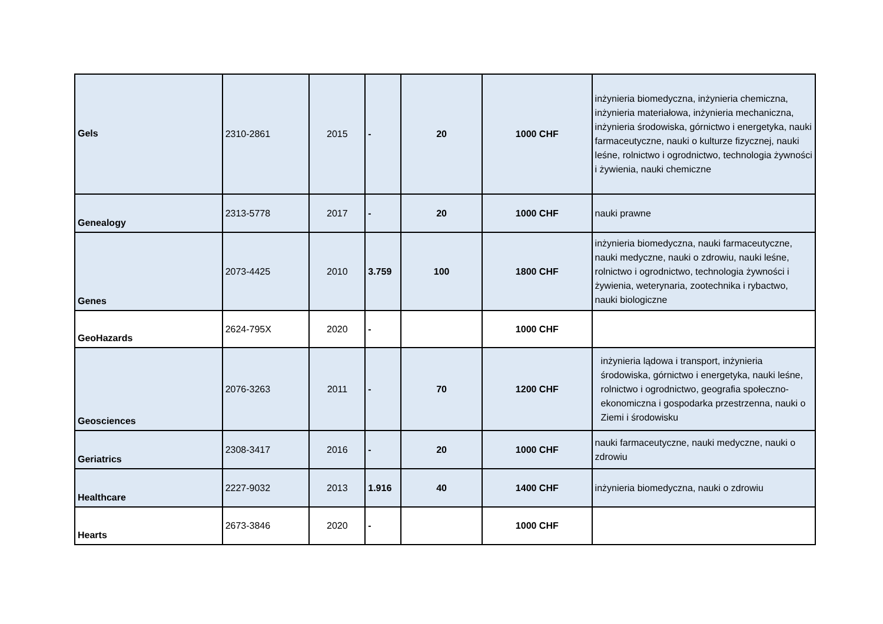| Gels | 2310-2861 | 2015 | - | 20 | 1000 CHF | inżynieria biomedyczna, inżynieria chemiczna, inżynieria materiałowa, inżynieria mechaniczna, inżynieria środowiska, górnictwo i energetyka, nauki farmaceutyczne, nauki o kulturze fizycznej, nauki leśne, rolnictwo i ogrodnictwo, technologia żywności i żywienia, nauki chemiczne |
| Genealogy | 2313-5778 | 2017 | - | 20 | 1000 CHF | nauki prawne |
| Genes | 2073-4425 | 2010 | 3.759 | 100 | 1800 CHF | inżynieria biomedyczna, nauki farmaceutyczne, nauki medyczne, nauki o zdrowiu, nauki leśne, rolnictwo i ogrodnictwo, technologia żywności i żywienia, weterynaria, zootechnika i rybactwo, nauki biologiczne |
| GeoHazards | 2624-795X | 2020 | - | | 1000 CHF | |
| Geosciences | 2076-3263 | 2011 | - | 70 | 1200 CHF | inżynieria lądowa i transport, inżynieria środowiska, górnictwo i energetyka, nauki leśne, rolnictwo i ogrodnictwo, geografia społeczno-ekonomiczna i gospodarka przestrzenna, nauki o Ziemi i środowisku |
| Geriatrics | 2308-3417 | 2016 | - | 20 | 1000 CHF | nauki farmaceutyczne, nauki medyczne, nauki o zdrowiu |
| Healthcare | 2227-9032 | 2013 | 1.916 | 40 | 1400 CHF | inżynieria biomedyczna, nauki o zdrowiu |
| Hearts | 2673-3846 | 2020 | - | | 1000 CHF | |